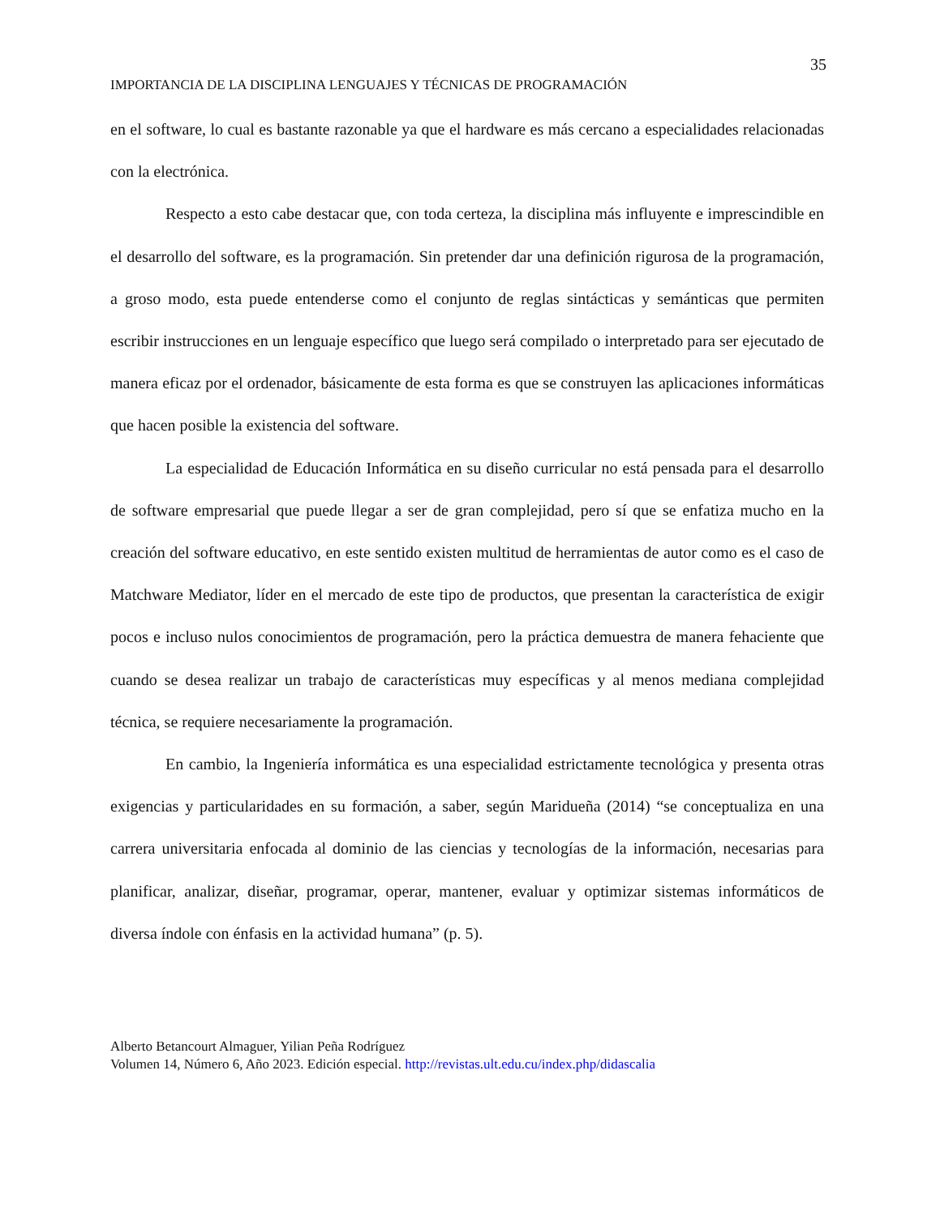35
IMPORTANCIA DE LA DISCIPLINA LENGUAJES Y TÉCNICAS DE PROGRAMACIÓN
en el software, lo cual es bastante razonable ya que el hardware es más cercano a especialidades relacionadas con la electrónica.
Respecto a esto cabe destacar que, con toda certeza, la disciplina más influyente e imprescindible en el desarrollo del software, es la programación. Sin pretender dar una definición rigurosa de la programación, a groso modo, esta puede entenderse como el conjunto de reglas sintácticas y semánticas que permiten escribir instrucciones en un lenguaje específico que luego será compilado o interpretado para ser ejecutado de manera eficaz por el ordenador, básicamente de esta forma es que se construyen las aplicaciones informáticas que hacen posible la existencia del software.
La especialidad de Educación Informática en su diseño curricular no está pensada para el desarrollo de software empresarial que puede llegar a ser de gran complejidad, pero sí que se enfatiza mucho en la creación del software educativo, en este sentido existen multitud de herramientas de autor como es el caso de Matchware Mediator, líder en el mercado de este tipo de productos, que presentan la característica de exigir pocos e incluso nulos conocimientos de programación, pero la práctica demuestra de manera fehaciente que cuando se desea realizar un trabajo de características muy específicas y al menos mediana complejidad técnica, se requiere necesariamente la programación.
En cambio, la Ingeniería informática es una especialidad estrictamente tecnológica y presenta otras exigencias y particularidades en su formación, a saber, según Maridueña (2014) “se conceptualiza en una carrera universitaria enfocada al dominio de las ciencias y tecnologías de la información, necesarias para planificar, analizar, diseñar, programar, operar, mantener, evaluar y optimizar sistemas informáticos de diversa índole con énfasis en la actividad humana” (p. 5).
Alberto Betancourt Almaguer, Yilian Peña Rodríguez
Volumen 14, Número 6, Año 2023. Edición especial. http://revistas.ult.edu.cu/index.php/didascalia